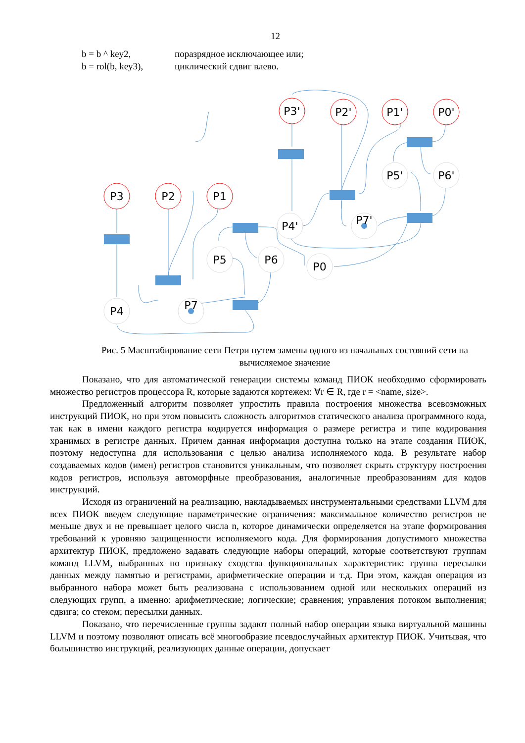12
b = b ^ key2, поразрядное исключающее или;
b = rol(b, key3), циклический сдвиг влево.
P3
P2
P1
P4
P7
P5
P6
P3'
P2'
P1'
P0'
P4'
P7'
P5'
P6'
P0
Рис. 5 Масштабирование сети Петри путем замены одного из начальных состояний сети на вычисляемое значение
Показано, что для автоматической генерации системы команд ПИОК необходимо сформировать множество регистров процессора R, которые задаются кортежем: ∀r ∈ R, где r = <name, size>.
Предложенный алгоритм позволяет упростить правила построения множества всевозможных инструкций ПИОК, но при этом повысить сложность алгоритмов статического анализа программного кода, так как в имени каждого регистра кодируется информация о размере регистра и типе кодирования хранимых в регистре данных. Причем данная информация доступна только на этапе создания ПИОК, поэтому недоступна для использования с целью анализа исполняемого кода. В результате набор создаваемых кодов (имен) регистров становится уникальным, что позволяет скрыть структуру построения кодов регистров, используя автоморфные преобразования, аналогичные преобразованиям для кодов инструкций.
Исходя из ограничений на реализацию, накладываемых инструментальными средствами LLVM для всех ПИОК введем следующие параметрические ограничения: максимальное количество регистров не меньше двух и не превышает целого числа n, которое динамически определяется на этапе формирования требований к уровняю защищенности исполняемого кода. Для формирования допустимого множества архитектур ПИОК, предложено задавать следующие наборы операций, которые соответствуют группам команд LLVM, выбранных по признаку сходства функциональных характеристик: группа пересылки данных между памятью и регистрами, арифметические операции и т.д. При этом, каждая операция из выбранного набора может быть реализована с использованием одной или нескольких операций из следующих групп, а именно: арифметические; логические; сравнения; управления потоком выполнения; сдвига; со стеком; пересылки данных.
Показано, что перечисленные группы задают полный набор операции языка виртуальной машины LLVM и поэтому позволяют описать всё многообразие псевдослучайных архитектур ПИОК. Учитывая, что большинство инструкций, реализующих данные операции, допускает